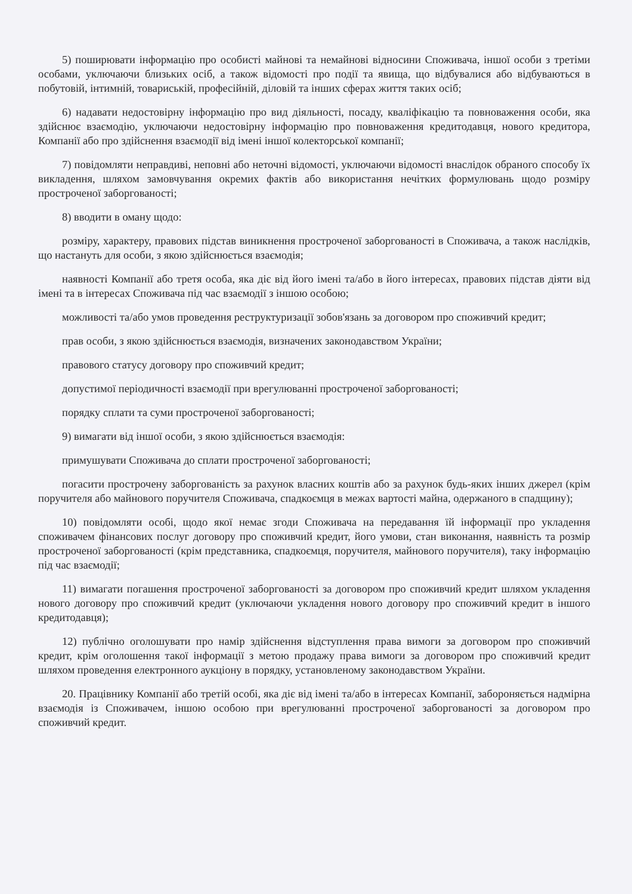5) поширювати інформацію про особисті майнові та немайнові відносини Споживача, іншої особи з третіми особами, уключаючи близьких осіб, а також відомості про події та явища, що відбувалися або відбуваються в побутовій, інтимній, товариській, професійній, діловій та інших сферах життя таких осіб;
6) надавати недостовірну інформацію про вид діяльності, посаду, кваліфікацію та повноваження особи, яка здійснює взаємодію, уключаючи недостовірну інформацію про повноваження кредитодавця, нового кредитора, Компанії або про здійснення взаємодії від імені іншої колекторської компанії;
7) повідомляти неправдиві, неповні або неточні відомості, уключаючи відомості внаслідок обраного способу їх викладення, шляхом замовчування окремих фактів або використання нечітких формулювань щодо розміру простроченої заборгованості;
8) вводити в оману щодо:
розміру, характеру, правових підстав виникнення простроченої заборгованості в Споживача, а також наслідків, що настануть для особи, з якою здійснюється взаємодія;
наявності Компанії або третя особа, яка діє від його імені та/або в його інтересах, правових підстав діяти від імені та в інтересах Споживача під час взаємодії з іншою особою;
можливості та/або умов проведення реструктуризації зобов'язань за договором про споживчий кредит;
прав особи, з якою здійснюється взаємодія, визначених законодавством України;
правового статусу договору про споживчий кредит;
допустимої періодичності взаємодії при врегулюванні простроченої заборгованості;
порядку сплати та суми простроченої заборгованості;
9) вимагати від іншої особи, з якою здійснюється взаємодія:
примушувати Споживача до сплати простроченої заборгованості;
погасити прострочену заборгованість за рахунок власних коштів або за рахунок будь-яких інших джерел (крім поручителя або майнового поручителя Споживача, спадкоємця в межах вартості майна, одержаного в спадщину);
10) повідомляти особі, щодо якої немає згоди Споживача на передавання їй інформації про укладення споживачем фінансових послуг договору про споживчий кредит, його умови, стан виконання, наявність та розмір простроченої заборгованості (крім представника, спадкоємця, поручителя, майнового поручителя), таку інформацію під час взаємодії;
11) вимагати погашення простроченої заборгованості за договором про споживчий кредит шляхом укладення нового договору про споживчий кредит (уключаючи укладення нового договору про споживчий кредит в іншого кредитодавця);
12) публічно оголошувати про намір здійснення відступлення права вимоги за договором про споживчий кредит, крім оголошення такої інформації з метою продажу права вимоги за договором про споживчий кредит шляхом проведення електронного аукціону в порядку, установленому законодавством України.
20. Працівнику Компанії або третій особі, яка діє від імені та/або в інтересах Компанії, забороняється надмірна взаємодія із Споживачем, іншою особою при врегулюванні простроченої заборгованості за договором про споживчий кредит.